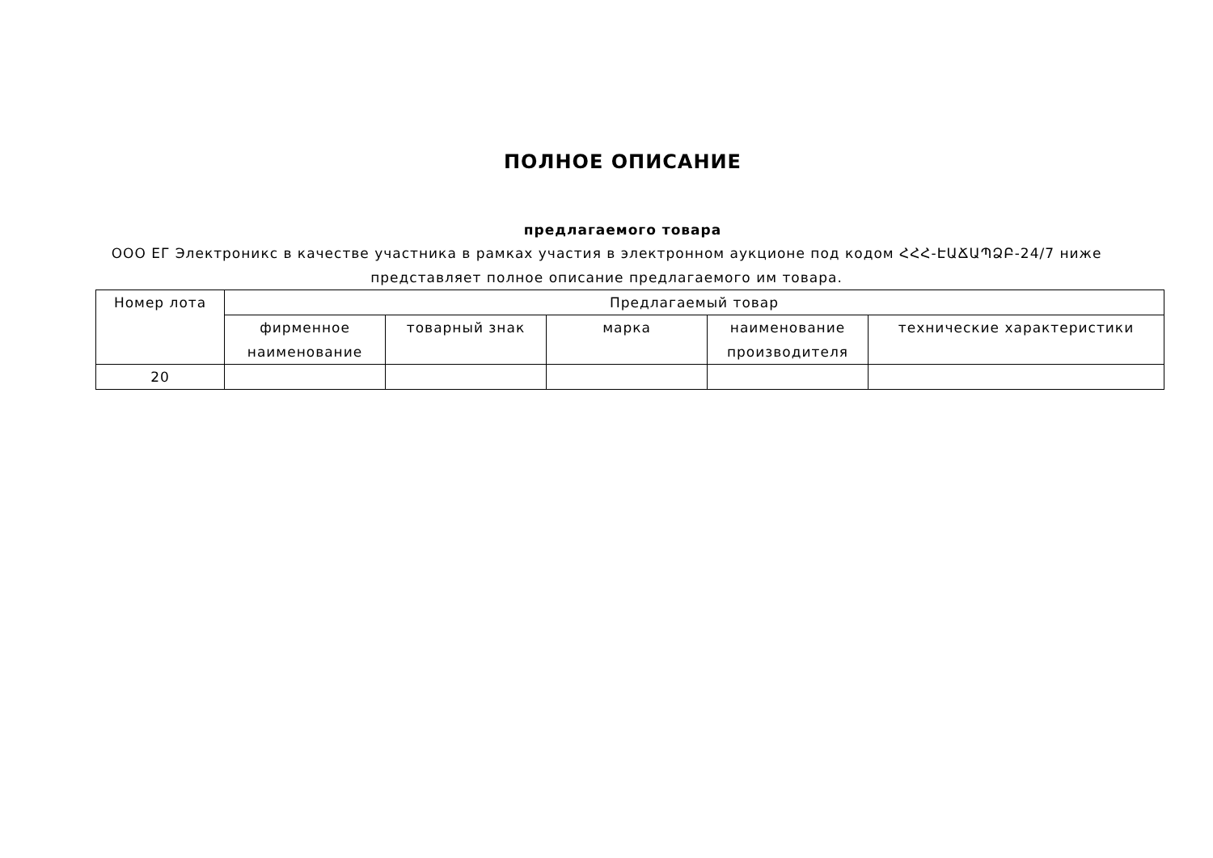ПОЛНОЕ ОПИСАНИЕ
предлагаемого товара
ООО ЕГ Электроникс в качестве участника в рамках участия в электронном аукционе под кодом ՀՀՀ-ԷԱՃԱՊՁԲ-24/7 ниже представляет полное описание предлагаемого им товара.
| Номер лота | Предлагаемый товар | | | | |
| --- | --- | --- | --- | --- | --- |
| | фирменное наименование | товарный знак | марка | наименование производителя | технические характеристики |
| 20 | | | | | |